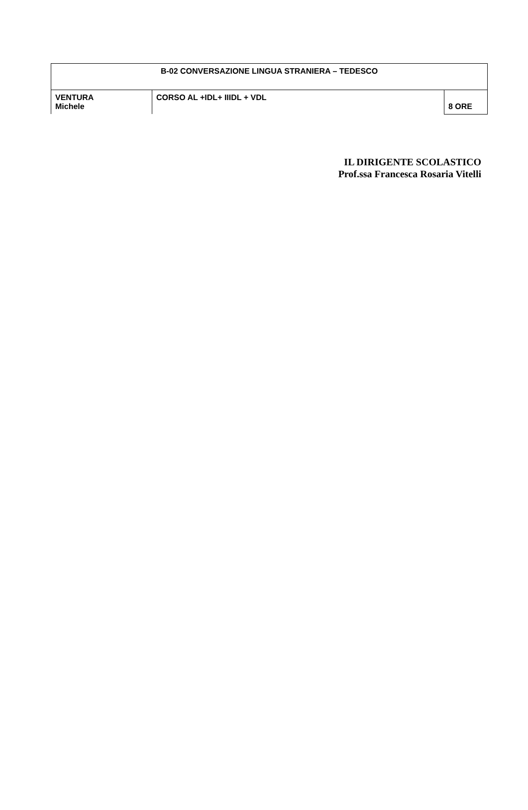| B-02 CONVERSAZIONE LINGUA STRANIERA – TEDESCO | | |
| VENTURA Michele | CORSO AL +IDL+ IIIDL + VDL | 8 ORE |
IL DIRIGENTE SCOLASTICO
Prof.ssa Francesca Rosaria Vitelli